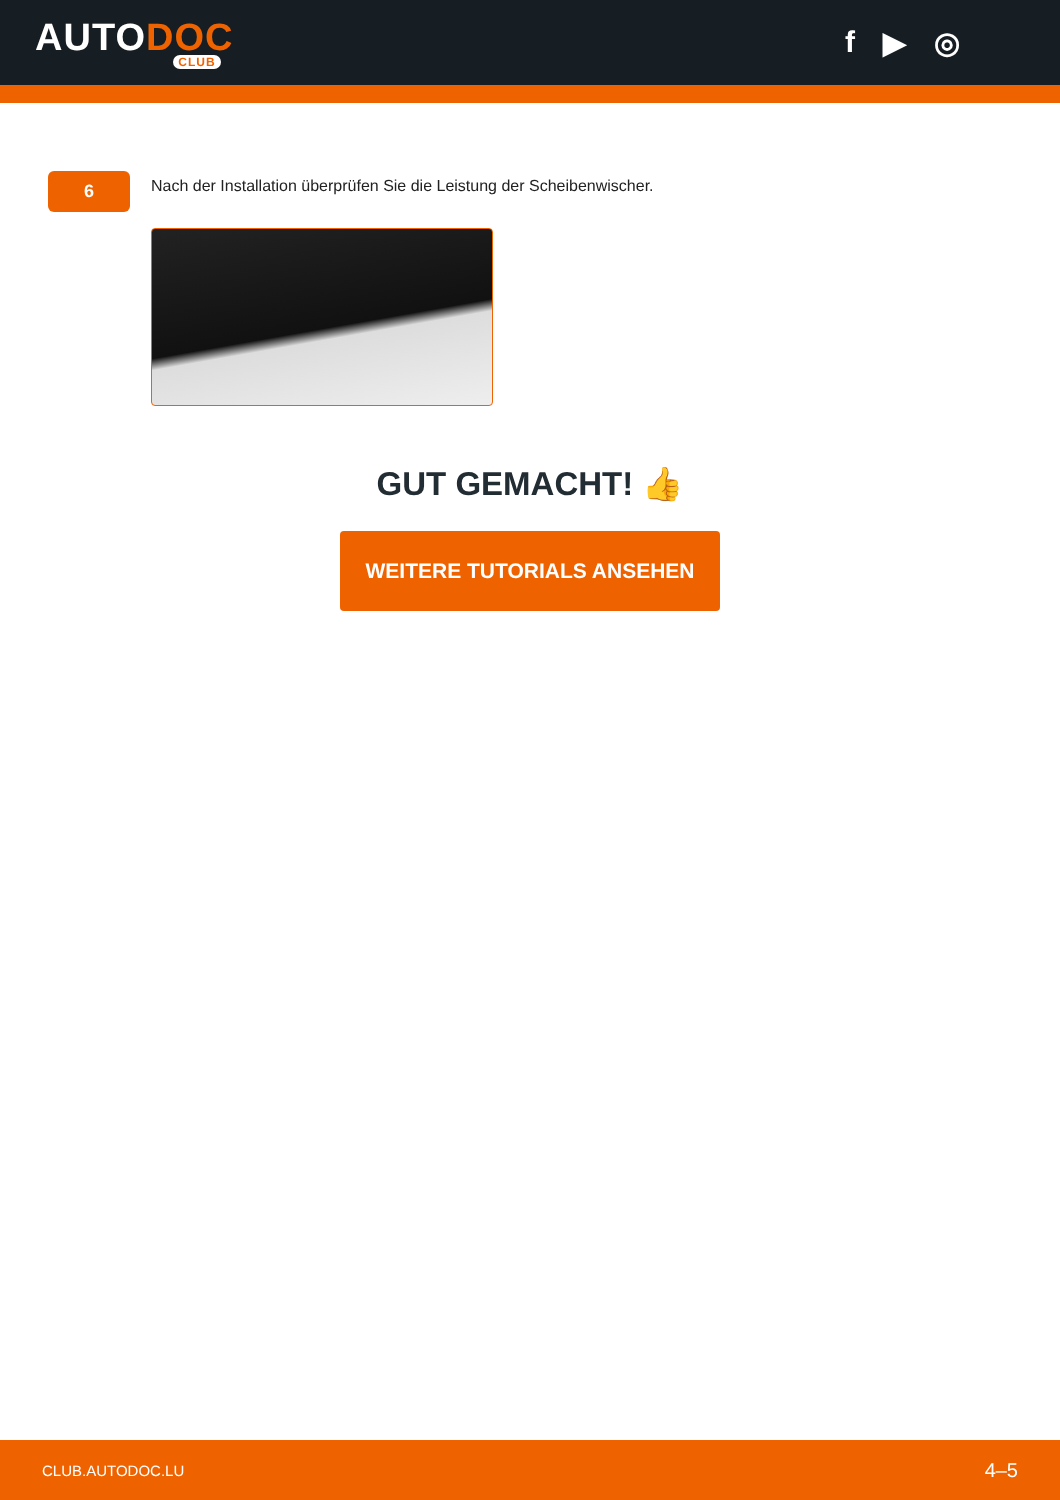AUTODOC
CLUB
f ▶ ◎
6
Nach der Installation überprüfen Sie die Leistung der Scheibenwischer.
GUT GEMACHT! 👍
WEITERE TUTORIALS ANSEHEN
CLUB.AUTODOC.LU 4–5